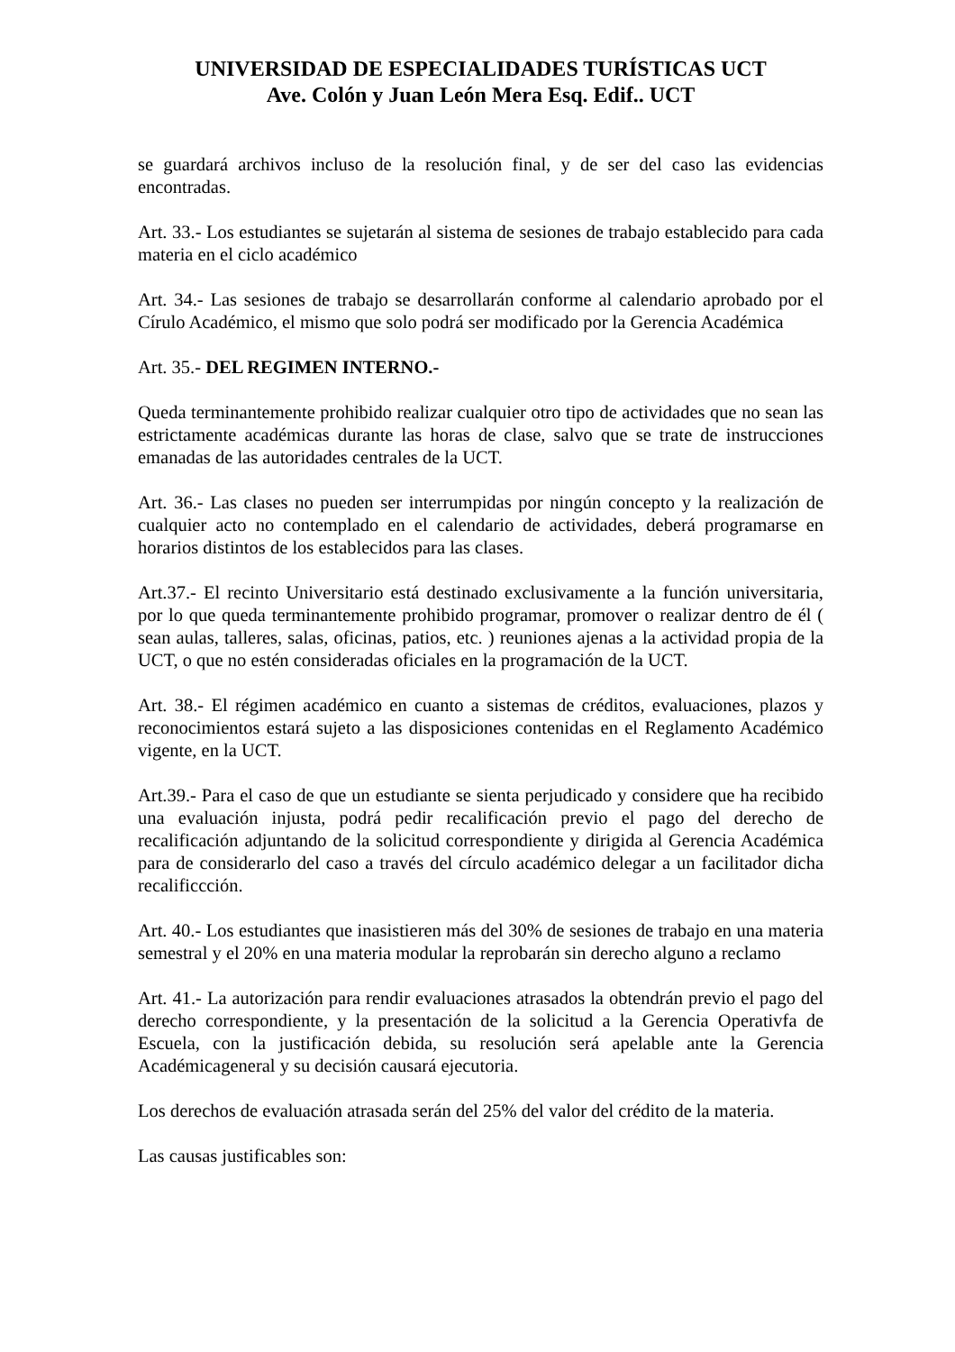UNIVERSIDAD DE ESPECIALIDADES TURÍSTICAS UCT
Ave. Colón y Juan León Mera Esq. Edif.. UCT
se guardará archivos incluso de la resolución final, y de ser del caso las evidencias encontradas.
Art. 33.- Los estudiantes se sujetarán al sistema de sesiones de trabajo establecido para cada materia en el ciclo académico
Art. 34.- Las sesiones de trabajo se desarrollarán conforme al calendario aprobado por el Círulo Académico, el mismo que solo podrá ser modificado por la Gerencia Académica
Art. 35.- DEL REGIMEN INTERNO.-
Queda terminantemente prohibido realizar cualquier otro tipo de actividades que no sean las estrictamente académicas durante las horas de clase, salvo que se trate de instrucciones emanadas de las autoridades centrales de la UCT.
Art. 36.- Las clases no pueden ser interrumpidas por ningún concepto y la realización de cualquier acto no contemplado en el calendario de actividades, deberá programarse en horarios distintos de los establecidos para las clases.
Art.37.- El recinto Universitario está destinado exclusivamente a la función universitaria, por lo que queda terminantemente prohibido programar, promover o realizar dentro de él ( sean aulas, talleres, salas, oficinas, patios, etc. ) reuniones ajenas a la actividad propia de la UCT, o que no estén consideradas oficiales en la programación de la UCT.
Art. 38.- El régimen académico en cuanto a sistemas de créditos, evaluaciones, plazos y reconocimientos estará sujeto a las disposiciones contenidas en el Reglamento Académico vigente, en la UCT.
Art.39.- Para el caso de que un estudiante se sienta perjudicado y considere que ha recibido una evaluación injusta, podrá pedir recalificación previo el pago del derecho de recalificación adjuntando de la solicitud correspondiente y dirigida al Gerencia Académica para de considerarlo del caso a través del círculo académico delegar a un facilitador dicha recalificcción.
Art. 40.- Los estudiantes que inasistieren más del 30% de sesiones de trabajo en una materia semestral y el 20% en una materia modular la reprobarán sin derecho alguno a reclamo
Art. 41.- La autorización para rendir evaluaciones atrasados la obtendrán previo el pago del derecho correspondiente, y la presentación de la solicitud a la Gerencia Operativfa de Escuela, con la justificación debida, su resolución será apelable ante la Gerencia Académicageneral y su decisión causará ejecutoria.
Los derechos de evaluación atrasada serán del 25% del valor del crédito de la materia.
Las causas justificables son: